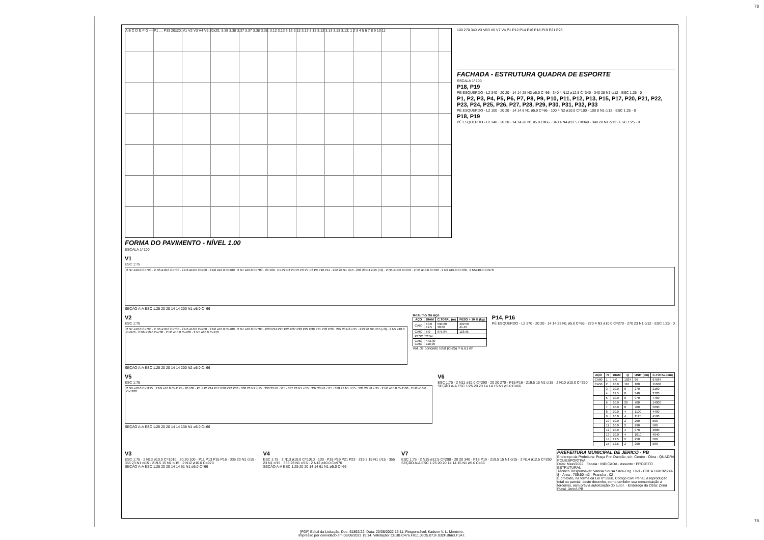78
A B C D E F G — P1 … P33 20x20; V1 V2 V3 V4 V5 20x20; 3.38 3.38 3.37 3.37 3.38 3.38; 3.12 3.13 3.13 3.13 3.13 3.13 3.13 3.13 3.13 3.13; 1 2 3 4 5 6 7 8 9 10 11
FORMA DO PAVIMENTO - NÍVEL 1.00
ESCALA 1/ 100
100 270 340 V3 VB3 V6 V7 V4 P1 P12 P14 P16 P18 P19 P21 P23
FACHADA - ESTRUTURA QUADRA DE ESPORTE
ESCALA 1/ 100
P18, P19
PÉ ESQUERDO - L2 340 · 20 20 · 14 14 28 N3 ø5.0 C=66 · 340 4 N12 ø12.5 C=340 · 340 28 N3 c/12 · ESC 1:25 · 0
P1, P2, P3, P4, P5, P6, P7, P8, P9, P10, P11, P12, P13, P15, P17, P20, P21, P22, P23, P24, P25, P26, P27, P28, P29, P30, P31, P32, P33
PÉ ESQUERDO - L2 100 · 20 20 · 14 14 8 N1 ø5.0 C=66 · 100 4 N2 ø10.0 C=100 · 100 8 N1 c/12 · ESC 1:25 · 0
P18, P19
PÉ ESQUERDO - L2 340 · 20 20 · 14 14 28 N1 ø5.0 C=66 · 340 4 N4 ø12.5 C=340 · 340 28 N1 c/12 · ESC 1:25 · 0
V1
ESC 1:75
2 N7 ø10.0 C=700 · 2 N6 ø10.0 C=700 · 2 N6 ø10.0 C=700 · 2 N6 ø10.0 C=700 · 2 N7 ø10.0 C=700 · 20 100 · P1 P2 P3 P4 P5 P6 P7 P8 P9 P10 P11 · 292 20 N1 c/15 · 293 20 N1 c/15 (×9) · 2 N5 ø10.0 C=970 · 2 N6 ø10.0 C=700 · 2 N6 ø10.0 C=700 · 2 N5ø10.0 C=970
SEÇÃO A-A ESC 1:25 20 20 14 14 200 N1 ø5.0 C=66
V2
ESC 1:75
2 N7 ø10.0 C=700 · 2 N6 ø10.0 C=700 · 2 N6 ø10.0 C=700 · 2 N6 ø10.0 C=700 · 2 N7 ø10.0 C=700 · P23 P24 P25 P26 P27 P28 P29 P30 P31 P32 P33 · 292 20 N2 c/15 · 293 20 N2 c/15 (×9) · 2 N5 ø10.0 C=970 · 2 N6 ø10.0 C=700 · 2 N6 ø10.0 C=700 · 2 N5 ø10.0 C=970
SEÇÃO A-A ESC 1:25 20 20 14 14 200 N2 ø5.0 C=66
Resumo do aço
| AÇO | DIAM | C.TOTAL (m) | PESO + 10 % (kg) |
| --- | --- | --- | --- |
| CA50 | 10.0 12.5 | 590.20 38.00 | 402.50 41.40 |
| CA60 | 5.0 | 675.84 | 118.95 |
| PESO TOTAL | | | |
| CA50 CA60 | 443.90 118.95 | | |
Vol. de concreto total (C-25) = 6.61 m³
P14, P16
PÉ ESQUERDO - L2 270 · 20 20 · 14 14 23 N1 ø5.0 C=66 · 270 4 N3 ø10.0 C=270 · 270 23 N1 c/12 · ESC 1:25 · 0
V5
ESC 1:75
2 N9 ø10.0 C=1125 · 2 N9 ø10.0 C=1125 · 20 100 · P1 P12 P14 P17 P20 P22 P33 · 338 23 N1 c/15 · 338 23 N1 c/15 · 337 23 N1 c/15 · 337 23 N1 c/15 · 338 23 N1 c/15 · 338 23 N1 c/15 · 2 N8 ø10.0 C=1100 · 2 N8 ø10.0 C=1100
SEÇÃO A-A ESC 1:25 20 20 14 14 138 N1 ø5.0 C=66
V6
ESC 1:75 · 2 N11 ø10.0 C=290 · 20 20 270 · P15 P16 · 219.5 15 N1 c/15 · 2 N10 ø10.0 C=250
SEÇÃO A-A ESC 1:25 20 20 14 14 15 N1 ø5.0 C=66
| AÇO | N | DIAM | Q | UNIT (cm) | C.TOTAL (cm) |
| --- | --- | --- | --- | --- | --- |
| CA60 | 1 | 5.0 | 1024 | 66 | 67584 |
| CA50 | 2 | 10.0 | 116 | 100 | 11600 |
| | 3 | 10.0 | 8 | 270 | 2160 |
| | 4 | 12.5 | 8 | 340 | 2720 |
| | 5 | 10.0 | 8 | 970 | 7760 |
| | 6 | 10.0 | 20 | 700 | 14000 |
| | 7 | 10.0 | 8 | 700 | 5600 |
| | 8 | 10.0 | 4 | 1100 | 4400 |
| | 9 | 10.0 | 4 | 1125 | 4500 |
| | 10 | 10.0 | 2 | 250 | 500 |
| | 11 | 10.0 | 2 | 290 | 580 |
| | 12 | 10.0 | 4 | 970 | 3880 |
| | 13 | 10.0 | 4 | 1010 | 4040 |
| | 14 | 12.5 | 2 | 250 | 500 |
| | 15 | 12.5 | 2 | 290 | 580 |
V3
ESC 1:75 · 2 N13 ø10.0 C=1010 · 20 20 100 · P11 P13 P15 P16 · 336 23 N1 c/15 · 355 23 N1 c/15 · 219.5 15 N1 c/15 · 2 N12 ø10.0 C=970
SEÇÃO A-A ESC 1:25 20 20 14 14 61 N1 ø5.0 C=66
V4
ESC 1:75 · 2 N13 ø10.0 C=1010 · 100 · P18 P19 P21 P23 · 219.5 15 N1 c/15 · 355 23 N1 c/15 · 338 23 N1 c/15 · 2 N12 ø10.0 C=970
SEÇÃO A-A ESC 1:25 20 20 14 14 61 N1 ø5.0 C=66
V7
ESC 1:75 · 2 N15 ø12.5 C=290 · 20 20 340 · P18 P19 · 219.5 15 N1 c/15 · 2 N14 ø12.5 C=250
SEÇÃO A-A ESC 1:25 20 20 14 14 15 N1 ø5.0 C=66
PREFEITURA MUNICIPAL DE JERICÓ - PB
Endereço da Prefeitura: Praça Frei Damião, s/n: Centro · Obra : QUADRA POLIESPORTIVA
Data: Maio/2022 · Escala : INDICADA · Assunto : PROJETO ESTRUTURAL
Técnico Responsável: Vanisa Sousa Silva-Eng. Civil - CREA 160192689-8 · Área : 709.50 m2 · Prancha : 02
É proibido, na forma da Lei nº 5988, Código Civil Penal, a reprodução total ou parcial, deste desenho, como também sua comunicação a terceiros, sem prévia autorização do autor. · Endereço da Obra: Zona Rural, Jericó-PB
78
[PDF] Edital da Licitação. Doc. 61892/22. Data: 20/06/2022 16:11. Responsável: Kadson V. L. Monteiro.
Impresso por convidado em 08/08/2023 19:14. Validação: CEBB.C476.F811.03D5.071F.032F.B663.F1A7.